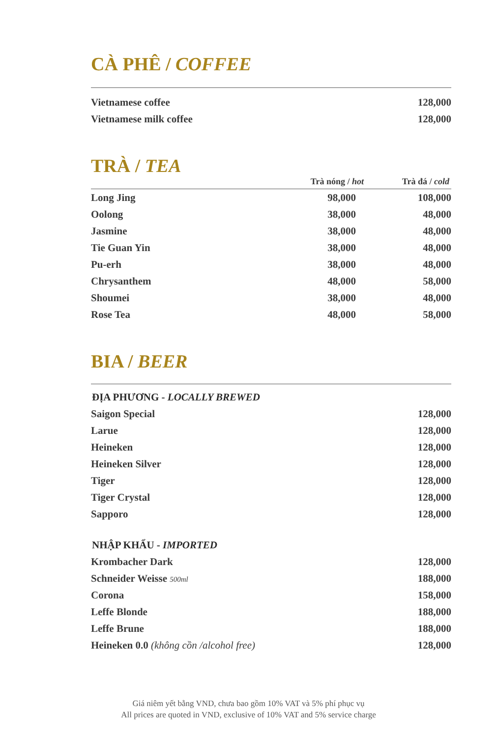CÀ PHÊ / COFFEE
| Vietnamese coffee | 128,000 |
| Vietnamese milk coffee | 128,000 |
TRÀ / TEA
| | Trà nóng / hot | Trà đá / cold |
| --- | --- | --- |
| Long Jing | 98,000 | 108,000 |
| Oolong | 38,000 | 48,000 |
| Jasmine | 38,000 | 48,000 |
| Tie Guan Yin | 38,000 | 48,000 |
| Pu-erh | 38,000 | 48,000 |
| Chrysanthem | 48,000 | 58,000 |
| Shoumei | 38,000 | 48,000 |
| Rose Tea | 48,000 | 58,000 |
BIA / BEER
ĐỊA PHƯƠNG - LOCALLY BREWED
| Saigon Special | 128,000 |
| Larue | 128,000 |
| Heineken | 128,000 |
| Heineken Silver | 128,000 |
| Tiger | 128,000 |
| Tiger Crystal | 128,000 |
| Sapporo | 128,000 |
NHẬP KHẨU - IMPORTED
| Krombacher Dark | 128,000 |
| Schneider Weisse 500ml | 188,000 |
| Corona | 158,000 |
| Leffe Blonde | 188,000 |
| Leffe Brune | 188,000 |
| Heineken 0.0 (không cồn /alcohol free) | 128,000 |
Giá niêm yết bằng VND, chưa bao gồm 10% VAT và 5% phí phục vụ
All prices are quoted in VND, exclusive of 10% VAT and 5% service charge